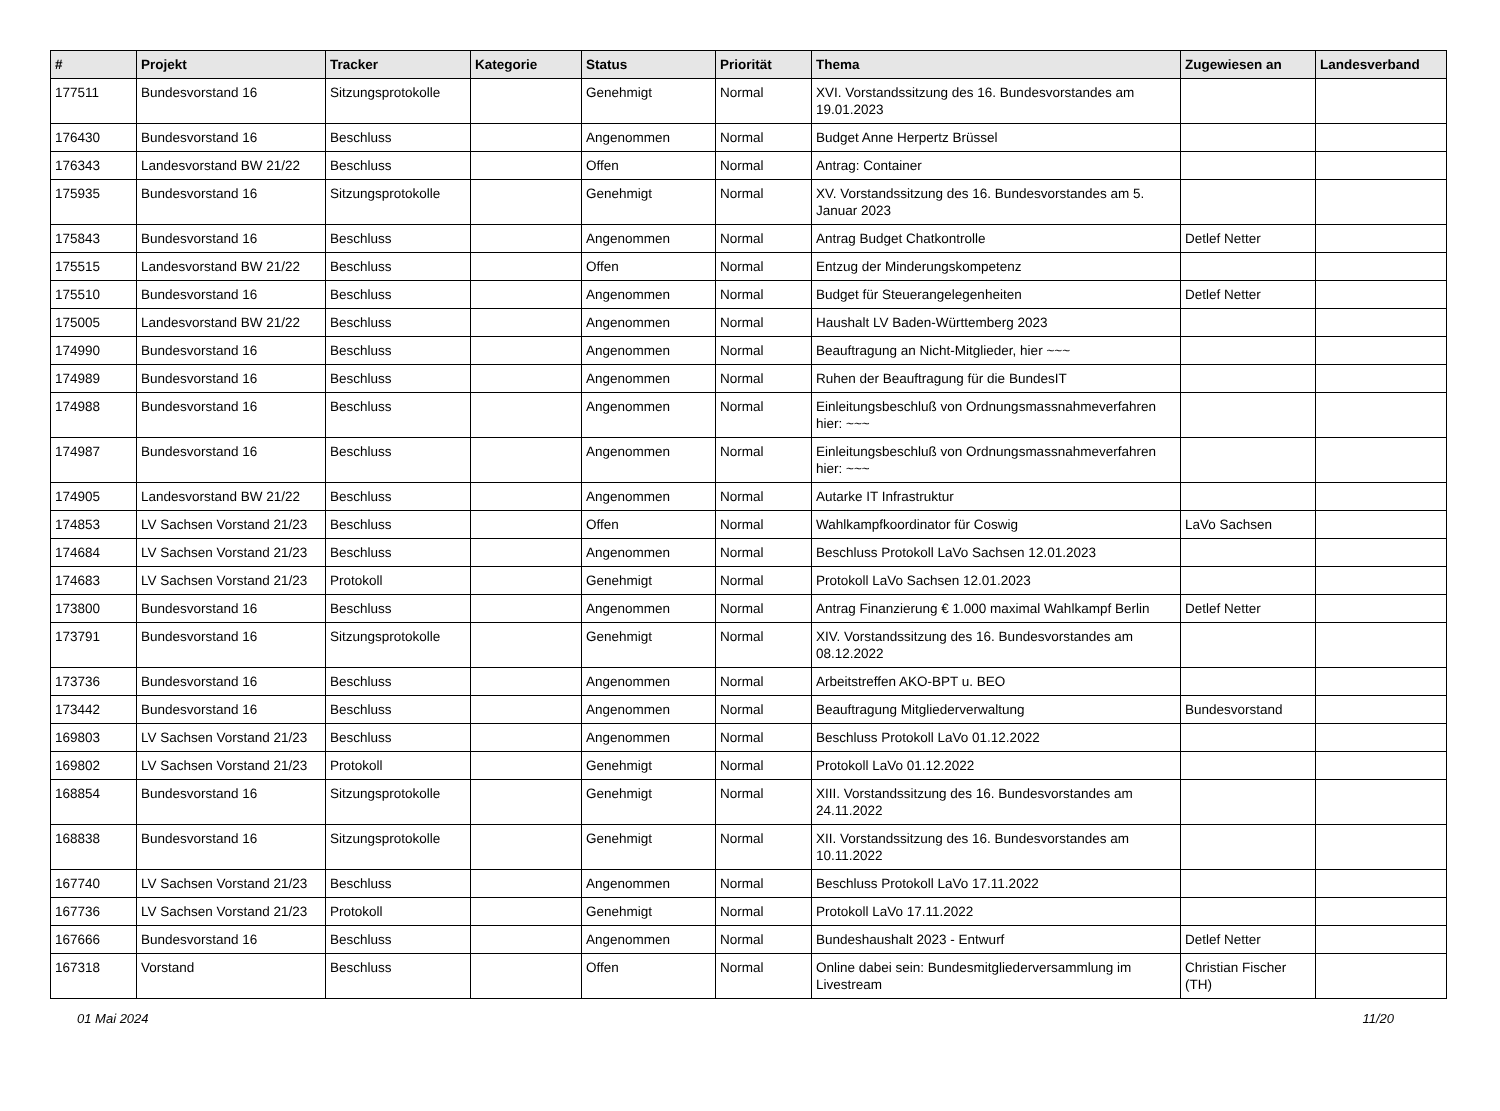| # | Projekt | Tracker | Kategorie | Status | Priorität | Thema | Zugewiesen an | Landesverband |
| --- | --- | --- | --- | --- | --- | --- | --- | --- |
| 177511 | Bundesvorstand 16 | Sitzungsprotokolle | | Genehmigt | Normal | XVI. Vorstandssitzung des 16. Bundesvorstandes am 19.01.2023 | | |
| 176430 | Bundesvorstand 16 | Beschluss | | Angenommen | Normal | Budget Anne Herpertz Brüssel | | |
| 176343 | Landesvorstand BW 21/22 | Beschluss | | Offen | Normal | Antrag: Container | | |
| 175935 | Bundesvorstand 16 | Sitzungsprotokolle | | Genehmigt | Normal | XV. Vorstandssitzung des 16. Bundesvorstandes am 5. Januar 2023 | | |
| 175843 | Bundesvorstand 16 | Beschluss | | Angenommen | Normal | Antrag Budget Chatkontrolle | Detlef Netter | |
| 175515 | Landesvorstand BW 21/22 | Beschluss | | Offen | Normal | Entzug der Minderungskompetenz | | |
| 175510 | Bundesvorstand 16 | Beschluss | | Angenommen | Normal | Budget für Steuerangelegenheiten | Detlef Netter | |
| 175005 | Landesvorstand BW 21/22 | Beschluss | | Angenommen | Normal | Haushalt LV Baden-Württemberg 2023 | | |
| 174990 | Bundesvorstand 16 | Beschluss | | Angenommen | Normal | Beauftragung an Nicht-Mitglieder, hier ~~~ | | |
| 174989 | Bundesvorstand 16 | Beschluss | | Angenommen | Normal | Ruhen der Beauftragung für die BundesIT | | |
| 174988 | Bundesvorstand 16 | Beschluss | | Angenommen | Normal | Einleitungsbeschluß von Ordnungsmassnahmeverfahren hier: ~~~ | | |
| 174987 | Bundesvorstand 16 | Beschluss | | Angenommen | Normal | Einleitungsbeschluß von Ordnungsmassnahmeverfahren hier: ~~~ | | |
| 174905 | Landesvorstand BW 21/22 | Beschluss | | Angenommen | Normal | Autarke IT Infrastruktur | | |
| 174853 | LV Sachsen Vorstand 21/23 | Beschluss | | Offen | Normal | Wahlkampfkoordinator für Coswig | LaVo Sachsen | |
| 174684 | LV Sachsen Vorstand 21/23 | Beschluss | | Angenommen | Normal | Beschluss Protokoll LaVo Sachsen 12.01.2023 | | |
| 174683 | LV Sachsen Vorstand 21/23 | Protokoll | | Genehmigt | Normal | Protokoll LaVo Sachsen 12.01.2023 | | |
| 173800 | Bundesvorstand 16 | Beschluss | | Angenommen | Normal | Antrag Finanzierung € 1.000 maximal Wahlkampf Berlin | Detlef Netter | |
| 173791 | Bundesvorstand 16 | Sitzungsprotokolle | | Genehmigt | Normal | XIV. Vorstandssitzung des 16. Bundesvorstandes am 08.12.2022 | | |
| 173736 | Bundesvorstand 16 | Beschluss | | Angenommen | Normal | Arbeitstreffen AKO-BPT u. BEO | | |
| 173442 | Bundesvorstand 16 | Beschluss | | Angenommen | Normal | Beauftragung Mitgliederverwaltung | Bundesvorstand | |
| 169803 | LV Sachsen Vorstand 21/23 | Beschluss | | Angenommen | Normal | Beschluss Protokoll LaVo 01.12.2022 | | |
| 169802 | LV Sachsen Vorstand 21/23 | Protokoll | | Genehmigt | Normal | Protokoll LaVo 01.12.2022 | | |
| 168854 | Bundesvorstand 16 | Sitzungsprotokolle | | Genehmigt | Normal | XIII. Vorstandssitzung des 16. Bundesvorstandes am 24.11.2022 | | |
| 168838 | Bundesvorstand 16 | Sitzungsprotokolle | | Genehmigt | Normal | XII. Vorstandssitzung des 16. Bundesvorstandes am 10.11.2022 | | |
| 167740 | LV Sachsen Vorstand 21/23 | Beschluss | | Angenommen | Normal | Beschluss Protokoll LaVo 17.11.2022 | | |
| 167736 | LV Sachsen Vorstand 21/23 | Protokoll | | Genehmigt | Normal | Protokoll LaVo 17.11.2022 | | |
| 167666 | Bundesvorstand 16 | Beschluss | | Angenommen | Normal | Bundeshaushalt 2023 - Entwurf | Detlef Netter | |
| 167318 | Vorstand | Beschluss | | Offen | Normal | Online dabei sein: Bundesmitgliederversammlung im Livestream | Christian Fischer (TH) | |
01 Mai 2024 11/20